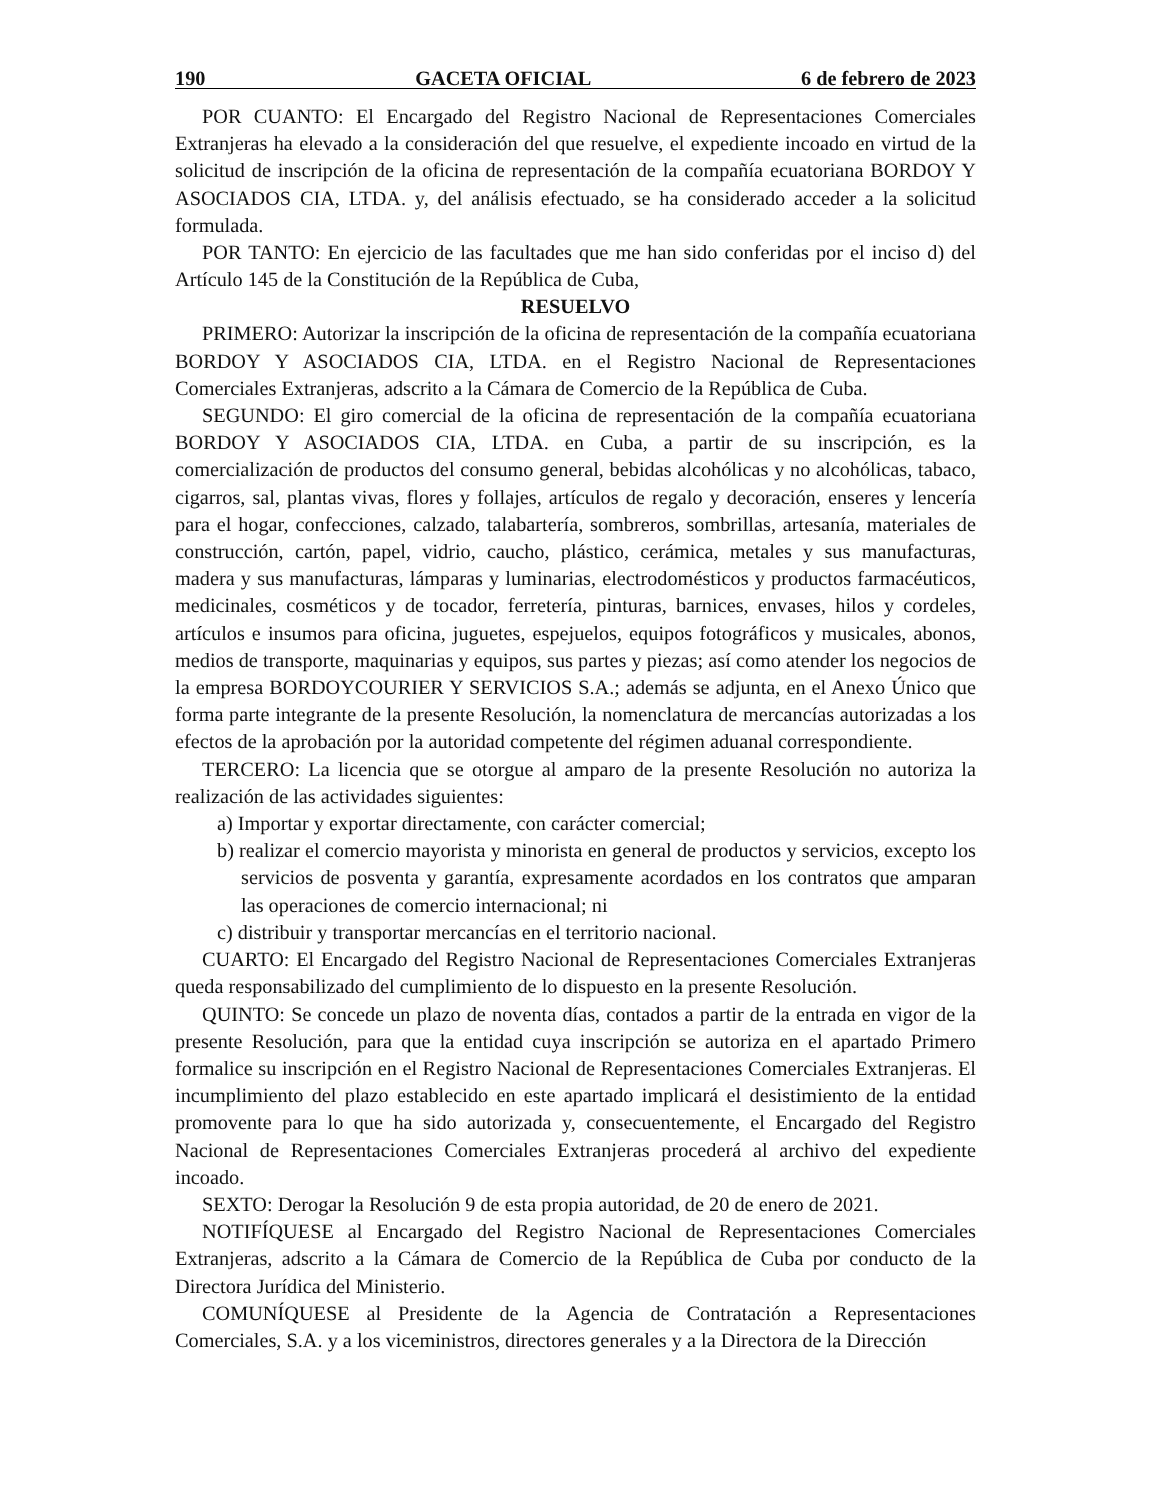190 GACETA OFICIAL 6 de febrero de 2023
POR CUANTO: El Encargado del Registro Nacional de Representaciones Comerciales Extranjeras ha elevado a la consideración del que resuelve, el expediente incoado en virtud de la solicitud de inscripción de la oficina de representación de la compañía ecuatoriana BORDOY Y ASOCIADOS CIA, LTDA. y, del análisis efectuado, se ha considerado acceder a la solicitud formulada.
POR TANTO: En ejercicio de las facultades que me han sido conferidas por el inciso d) del Artículo 145 de la Constitución de la República de Cuba,
RESUELVO
PRIMERO: Autorizar la inscripción de la oficina de representación de la compañía ecuatoriana BORDOY Y ASOCIADOS CIA, LTDA. en el Registro Nacional de Representaciones Comerciales Extranjeras, adscrito a la Cámara de Comercio de la República de Cuba.
SEGUNDO: El giro comercial de la oficina de representación de la compañía ecuatoriana BORDOY Y ASOCIADOS CIA, LTDA. en Cuba, a partir de su inscripción, es la comercialización de productos del consumo general, bebidas alcohólicas y no alcohólicas, tabaco, cigarros, sal, plantas vivas, flores y follajes, artículos de regalo y decoración, enseres y lencería para el hogar, confecciones, calzado, talabartería, sombreros, sombrillas, artesanía, materiales de construcción, cartón, papel, vidrio, caucho, plástico, cerámica, metales y sus manufacturas, madera y sus manufacturas, lámparas y luminarias, electrodomésticos y productos farmacéuticos, medicinales, cosméticos y de tocador, ferretería, pinturas, barnices, envases, hilos y cordeles, artículos e insumos para oficina, juguetes, espejuelos, equipos fotográficos y musicales, abonos, medios de transporte, maquinarias y equipos, sus partes y piezas; así como atender los negocios de la empresa BORDOYCOURIER Y SERVICIOS S.A.; además se adjunta, en el Anexo Único que forma parte integrante de la presente Resolución, la nomenclatura de mercancías autorizadas a los efectos de la aprobación por la autoridad competente del régimen aduanal correspondiente.
TERCERO: La licencia que se otorgue al amparo de la presente Resolución no autoriza la realización de las actividades siguientes:
a) Importar y exportar directamente, con carácter comercial;
b) realizar el comercio mayorista y minorista en general de productos y servicios, excepto los servicios de posventa y garantía, expresamente acordados en los contratos que amparan las operaciones de comercio internacional; ni
c) distribuir y transportar mercancías en el territorio nacional.
CUARTO: El Encargado del Registro Nacional de Representaciones Comerciales Extranjeras queda responsabilizado del cumplimiento de lo dispuesto en la presente Resolución.
QUINTO: Se concede un plazo de noventa días, contados a partir de la entrada en vigor de la presente Resolución, para que la entidad cuya inscripción se autoriza en el apartado Primero formalice su inscripción en el Registro Nacional de Representaciones Comerciales Extranjeras. El incumplimiento del plazo establecido en este apartado implicará el desistimiento de la entidad promovente para lo que ha sido autorizada y, consecuentemente, el Encargado del Registro Nacional de Representaciones Comerciales Extranjeras procederá al archivo del expediente incoado.
SEXTO: Derogar la Resolución 9 de esta propia autoridad, de 20 de enero de 2021.
NOTIFÍQUESE al Encargado del Registro Nacional de Representaciones Comerciales Extranjeras, adscrito a la Cámara de Comercio de la República de Cuba por conducto de la Directora Jurídica del Ministerio.
COMUNÍQUESE al Presidente de la Agencia de Contratación a Representaciones Comerciales, S.A. y a los viceministros, directores generales y a la Directora de la Dirección